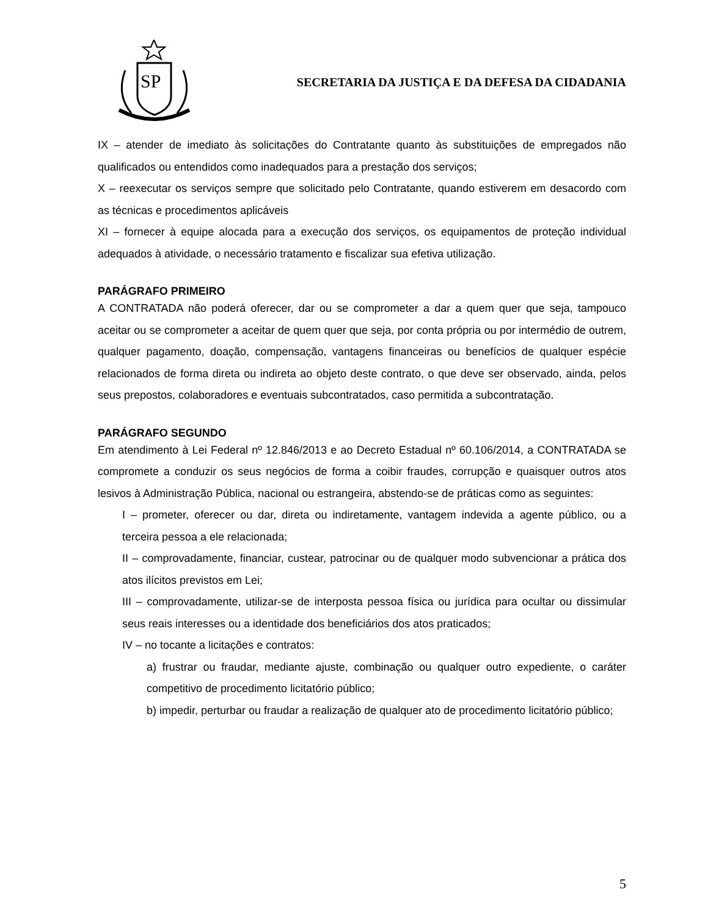SP
SECRETARIA DA JUSTIÇA E DA DEFESA DA CIDADANIA
IX – atender de imediato às solicitações do Contratante quanto às substituições de empregados não qualificados ou entendidos como inadequados para a prestação dos serviços;
X – reexecutar os serviços sempre que solicitado pelo Contratante, quando estiverem em desacordo com as técnicas e procedimentos aplicáveis
XI – fornecer à equipe alocada para a execução dos serviços, os equipamentos de proteção individual adequados à atividade, o necessário tratamento e fiscalizar sua efetiva utilização.
PARÁGRAFO PRIMEIRO
A CONTRATADA não poderá oferecer, dar ou se comprometer a dar a quem quer que seja, tampouco aceitar ou se comprometer a aceitar de quem quer que seja, por conta própria ou por intermédio de outrem, qualquer pagamento, doação, compensação, vantagens financeiras ou benefícios de qualquer espécie relacionados de forma direta ou indireta ao objeto deste contrato, o que deve ser observado, ainda, pelos seus prepostos, colaboradores e eventuais subcontratados, caso permitida a subcontratação.
PARÁGRAFO SEGUNDO
Em atendimento à Lei Federal nº 12.846/2013 e ao Decreto Estadual nº 60.106/2014, a CONTRATADA se compromete a conduzir os seus negócios de forma a coibir fraudes, corrupção e quaisquer outros atos lesivos à Administração Pública, nacional ou estrangeira, abstendo-se de práticas como as seguintes:
I – prometer, oferecer ou dar, direta ou indiretamente, vantagem indevida a agente público, ou a terceira pessoa a ele relacionada;
II – comprovadamente, financiar, custear, patrocinar ou de qualquer modo subvencionar a prática dos atos ilícitos previstos em Lei;
III – comprovadamente, utilizar-se de interposta pessoa física ou jurídica para ocultar ou dissimular seus reais interesses ou a identidade dos beneficiários dos atos praticados;
IV – no tocante a licitações e contratos:
a) frustrar ou fraudar, mediante ajuste, combinação ou qualquer outro expediente, o caráter competitivo de procedimento licitatório público;
b) impedir, perturbar ou fraudar a realização de qualquer ato de procedimento licitatório público;
5